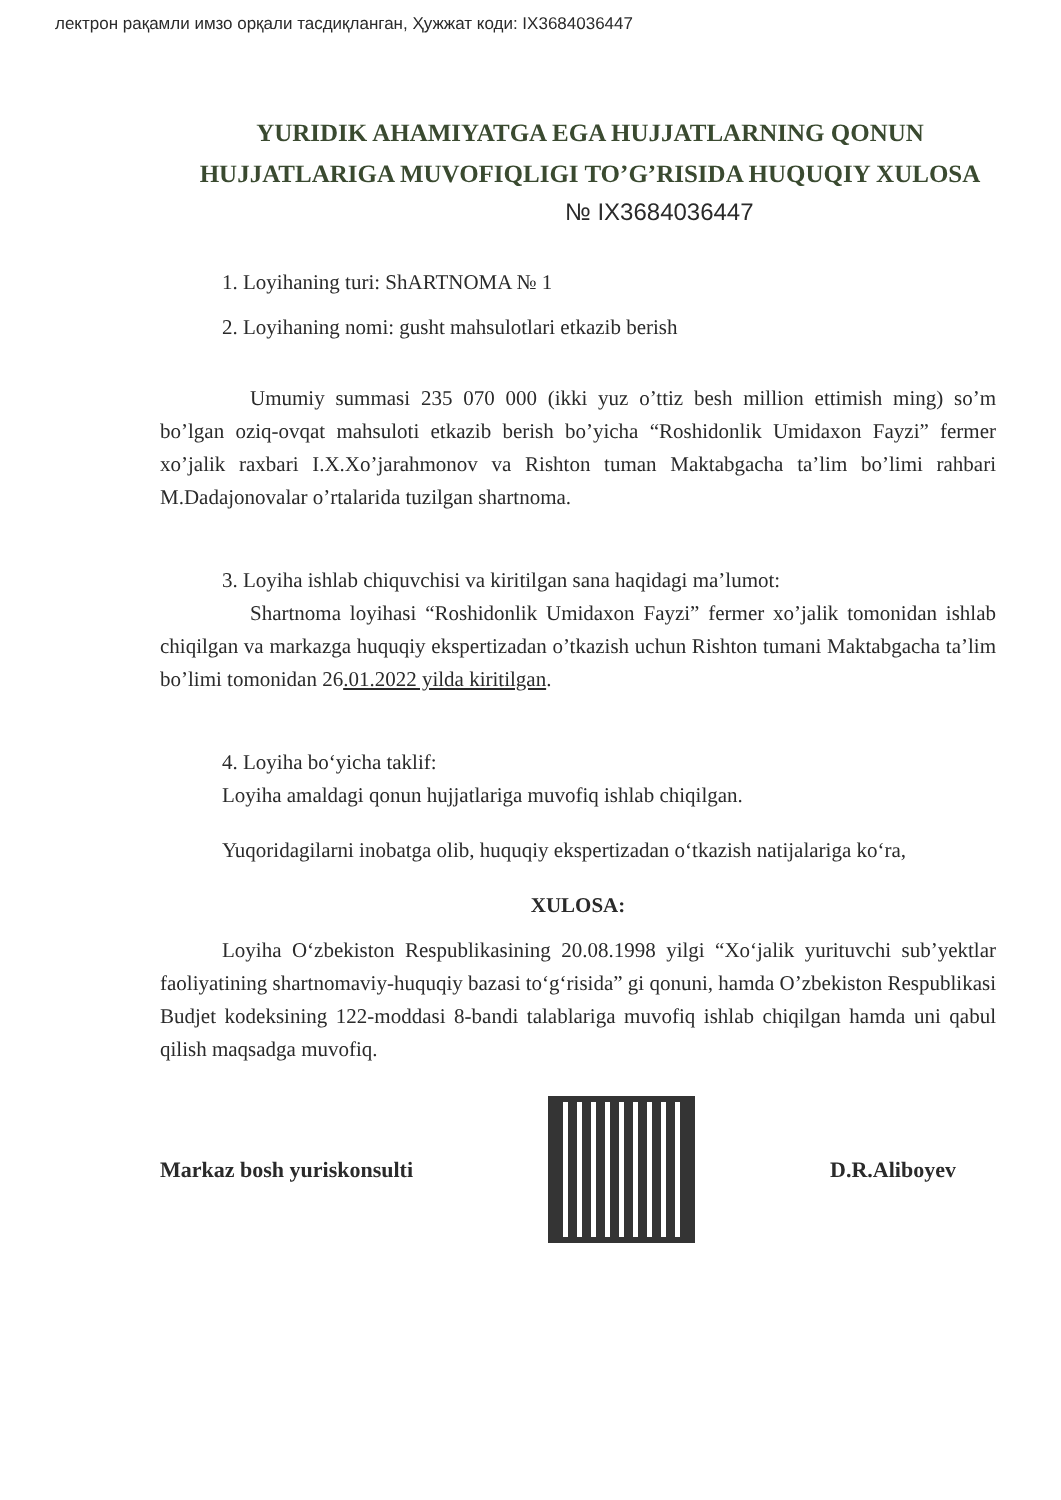лектрон рақамли имзо орқали тасдиқланган, Ҳужжат коди: IX3684036447
YURIDIK AHAMIYATGA EGA HUJJATLARNING QONUN HUJJATLARIGA MUVOFIQLIGI TO’G’RISIDA HUQUQIY XULOSA
№ IX3684036447
1. Loyihaning turi: ShARTNOMA № 1
2. Loyihaning nomi: gusht mahsulotlari etkazib berish
Umumiy summasi 235 070 000 (ikki yuz o’ttiz besh million ettimish ming) so’m bo’lgan oziq-ovqat mahsuloti etkazib berish bo’yicha “Roshidonlik Umidaxon Fayzi” fermer xo’jalik raxbari I.X.Xo’jarahmonov va Rishton tuman Maktabgacha ta’lim bo’limi rahbari M.Dadajonovalar o’rtalarida tuzilgan shartnoma.
3. Loyiha ishlab chiquvchisi va kiritilgan sana haqidagi ma’lumot:
Shartnoma loyihasi “Roshidonlik Umidaxon Fayzi” fermer xo’jalik tomonidan ishlab chiqilgan va markazga huquqiy ekspertizadan o’tkazish uchun Rishton tumani Maktabgacha ta’lim bo’limi tomonidan 26.01.2022 yilda kiritilgan.
4. Loyiha bo‘yicha taklif:
Loyiha amaldagi qonun hujjatlariga muvofiq ishlab chiqilgan.
Yuqoridagilarni inobatga olib, huquqiy ekspertizadan o‘tkazish natijalariga ko‘ra,
XULOSA:
Loyiha O‘zbekiston Respublikasining 20.08.1998 yilgi “Xo‘jalik yurituvchi sub’yektlar faoliyatining shartnomaviy-huquqiy bazasi to‘g‘risida” gi qonuni, hamda O’zbekiston Respublikasi Budjet kodeksining 122-moddasi 8-bandi talablariga muvofiq ishlab chiqilgan hamda uni qabul qilish maqsadga muvofiq.
Markaz bosh yuriskonsulti D.R.Aliboyev